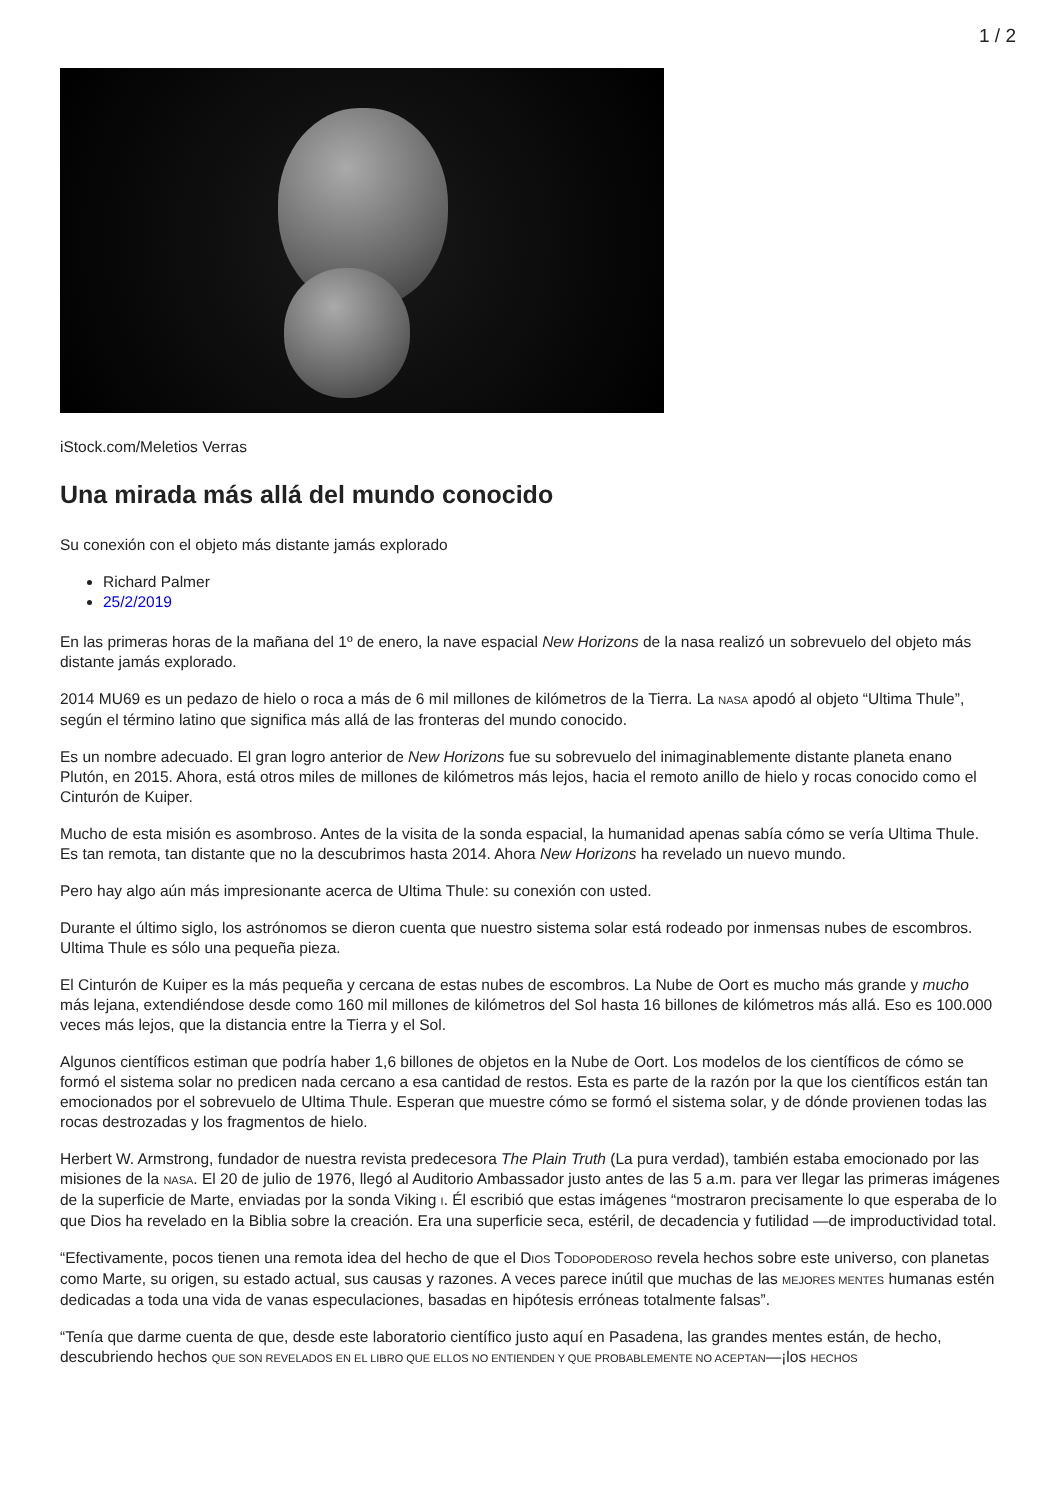1 / 2
iStock.com/Meletios Verras
Una mirada más allá del mundo conocido
Su conexión con el objeto más distante jamás explorado
Richard Palmer
25/2/2019
En las primeras horas de la mañana del 1º de enero, la nave espacial New Horizons de la nasa realizó un sobrevuelo del objeto más distante jamás explorado.
2014 MU69 es un pedazo de hielo o roca a más de 6 mil millones de kilómetros de la Tierra. La NASA apodó al objeto “Ultima Thule”, según el término latino que significa más allá de las fronteras del mundo conocido.
Es un nombre adecuado. El gran logro anterior de New Horizons fue su sobrevuelo del inimaginablemente distante planeta enano Plutón, en 2015. Ahora, está otros miles de millones de kilómetros más lejos, hacia el remoto anillo de hielo y rocas conocido como el Cinturón de Kuiper.
Mucho de esta misión es asombroso. Antes de la visita de la sonda espacial, la humanidad apenas sabía cómo se vería Ultima Thule. Es tan remota, tan distante que no la descubrimos hasta 2014. Ahora New Horizons ha revelado un nuevo mundo.
Pero hay algo aún más impresionante acerca de Ultima Thule: su conexión con usted.
Durante el último siglo, los astrónomos se dieron cuenta que nuestro sistema solar está rodeado por inmensas nubes de escombros. Ultima Thule es sólo una pequeña pieza.
El Cinturón de Kuiper es la más pequeña y cercana de estas nubes de escombros. La Nube de Oort es mucho más grande y mucho más lejana, extendiéndose desde como 160 mil millones de kilómetros del Sol hasta 16 billones de kilómetros más allá. Eso es 100.000 veces más lejos, que la distancia entre la Tierra y el Sol.
Algunos científicos estiman que podría haber 1,6 billones de objetos en la Nube de Oort. Los modelos de los científicos de cómo se formó el sistema solar no predicen nada cercano a esa cantidad de restos. Esta es parte de la razón por la que los científicos están tan emocionados por el sobrevuelo de Ultima Thule. Esperan que muestre cómo se formó el sistema solar, y de dónde provienen todas las rocas destrozadas y los fragmentos de hielo.
Herbert W. Armstrong, fundador de nuestra revista predecesora The Plain Truth (La pura verdad), también estaba emocionado por las misiones de la NASA. El 20 de julio de 1976, llegó al Auditorio Ambassador justo antes de las 5 a.m. para ver llegar las primeras imágenes de la superficie de Marte, enviadas por la sonda Viking I. Él escribió que estas imágenes “mostraron precisamente lo que esperaba de lo que Dios ha revelado en la Biblia sobre la creación. Era una superficie seca, estéril, de decadencia y futilidad —de improductividad total.
“Efectivamente, pocos tienen una remota idea del hecho de que el DIOS TODOPODEROSO revela hechos sobre este universo, con planetas como Marte, su origen, su estado actual, sus causas y razones. A veces parece inútil que muchas de las MEJORES MENTES humanas estén dedicadas a toda una vida de vanas especulaciones, basadas en hipótesis erróneas totalmente falsas”.
“Tenía que darme cuenta de que, desde este laboratorio científico justo aquí en Pasadena, las grandes mentes están, de hecho, descubriendo hechos QUE SON REVELADOS EN EL LIBRO QUE ELLOS NO ENTIENDEN Y QUE PROBABLEMENTE NO ACEPTAN—¡los HECHOS